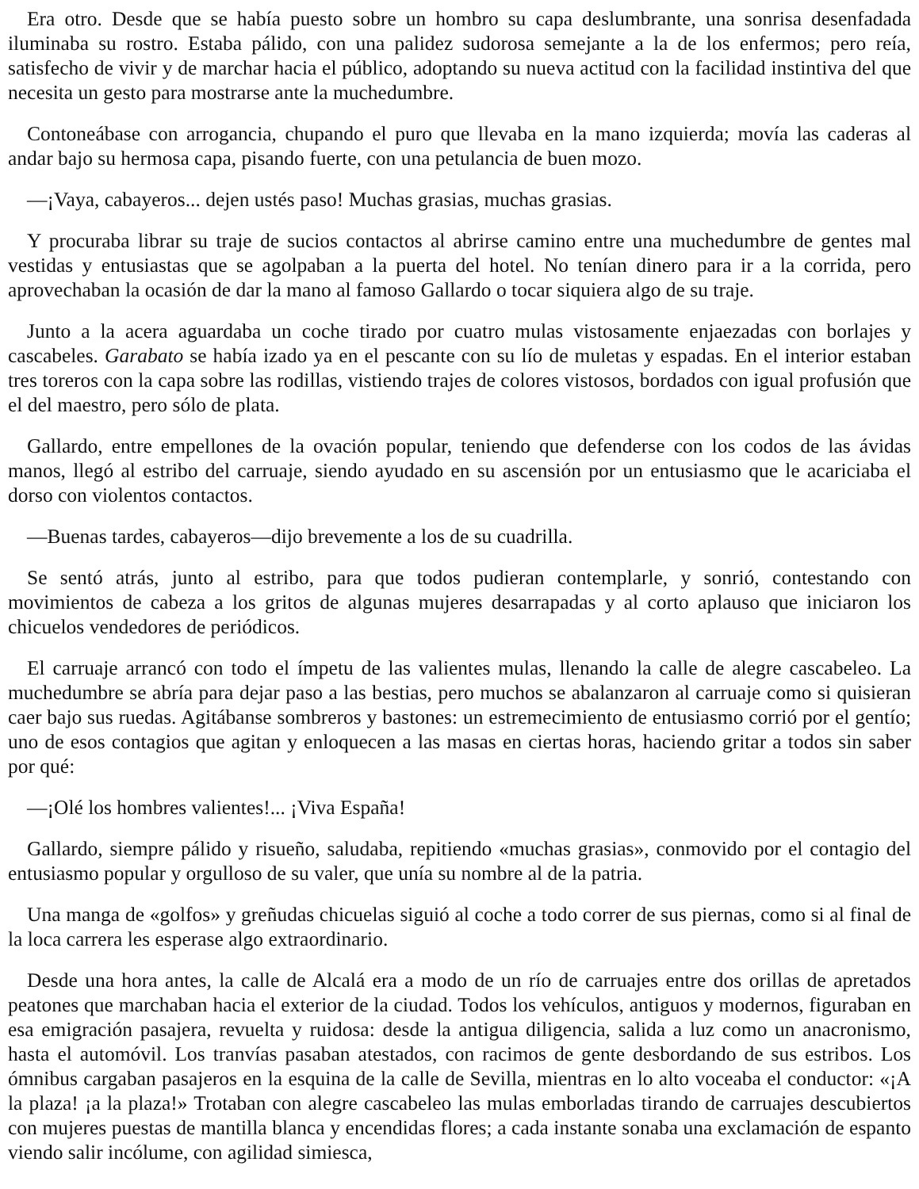Era otro. Desde que se había puesto sobre un hombro su capa deslumbrante, una sonrisa desenfadada iluminaba su rostro. Estaba pálido, con una palidez sudorosa semejante a la de los enfermos; pero reía, satisfecho de vivir y de marchar hacia el público, adoptando su nueva actitud con la facilidad instintiva del que necesita un gesto para mostrarse ante la muchedumbre.
Contoneábase con arrogancia, chupando el puro que llevaba en la mano izquierda; movía las caderas al andar bajo su hermosa capa, pisando fuerte, con una petulancia de buen mozo.
—¡Vaya, cabayeros... dejen ustés paso! Muchas grasias, muchas grasias.
Y procuraba librar su traje de sucios contactos al abrirse camino entre una muchedumbre de gentes mal vestidas y entusiastas que se agolpaban a la puerta del hotel. No tenían dinero para ir a la corrida, pero aprovechaban la ocasión de dar la mano al famoso Gallardo o tocar siquiera algo de su traje.
Junto a la acera aguardaba un coche tirado por cuatro mulas vistosamente enjaezadas con borlajes y cascabeles. Garabato se había izado ya en el pescante con su lío de muletas y espadas. En el interior estaban tres toreros con la capa sobre las rodillas, vistiendo trajes de colores vistosos, bordados con igual profusión que el del maestro, pero sólo de plata.
Gallardo, entre empellones de la ovación popular, teniendo que defenderse con los codos de las ávidas manos, llegó al estribo del carruaje, siendo ayudado en su ascensión por un entusiasmo que le acariciaba el dorso con violentos contactos.
—Buenas tardes, cabayeros—dijo brevemente a los de su cuadrilla.
Se sentó atrás, junto al estribo, para que todos pudieran contemplarle, y sonrió, contestando con movimientos de cabeza a los gritos de algunas mujeres desarrapadas y al corto aplauso que iniciaron los chicuelos vendedores de periódicos.
El carruaje arrancó con todo el ímpetu de las valientes mulas, llenando la calle de alegre cascabeleo. La muchedumbre se abría para dejar paso a las bestias, pero muchos se abalanzaron al carruaje como si quisieran caer bajo sus ruedas. Agitábanse sombreros y bastones: un estremecimiento de entusiasmo corrió por el gentío; uno de esos contagios que agitan y enloquecen a las masas en ciertas horas, haciendo gritar a todos sin saber por qué:
—¡Olé los hombres valientes!... ¡Viva España!
Gallardo, siempre pálido y risueño, saludaba, repitiendo «muchas grasias», conmovido por el contagio del entusiasmo popular y orgulloso de su valer, que unía su nombre al de la patria.
Una manga de «golfos» y greñudas chicuelas siguió al coche a todo correr de sus piernas, como si al final de la loca carrera les esperase algo extraordinario.
Desde una hora antes, la calle de Alcalá era a modo de un río de carruajes entre dos orillas de apretados peatones que marchaban hacia el exterior de la ciudad. Todos los vehículos, antiguos y modernos, figuraban en esa emigración pasajera, revuelta y ruidosa: desde la antigua diligencia, salida a luz como un anacronismo, hasta el automóvil. Los tranvías pasaban atestados, con racimos de gente desbordando de sus estribos. Los ómnibus cargaban pasajeros en la esquina de la calle de Sevilla, mientras en lo alto voceaba el conductor: «¡A la plaza! ¡a la plaza!» Trotaban con alegre cascabeleo las mulas emborladas tirando de carruajes descubiertos con mujeres puestas de mantilla blanca y encendidas flores; a cada instante sonaba una exclamación de espanto viendo salir incólume, con agilidad simiesca,